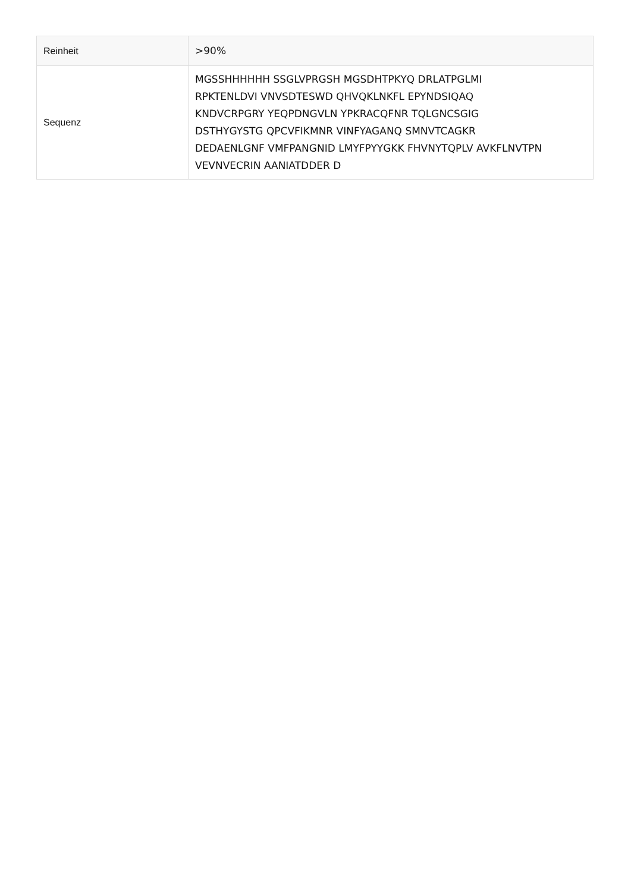| Reinheit | >90% |
| Sequenz | MGSSHHHHHH SSGLVPRGSH MGSDHTPKYQ DRLATPGLMI RPKTENLDVI VNVSDTESWD QHVQKLNKFL EPYNDSIQAQ KNDVCRPGRY YEQPDNGVLN YPKRACQFNR TQLGNCSGIG DSTHYGYSTG QPCVFIKMNR VINFYAGANQ SMNVTCAGKR DEDAENLGNF VMFPANGNID LMYFPYYGKK FHVNYTQPLV AVKFLNVTPN VEVNVECRIN AANIATDDER D |